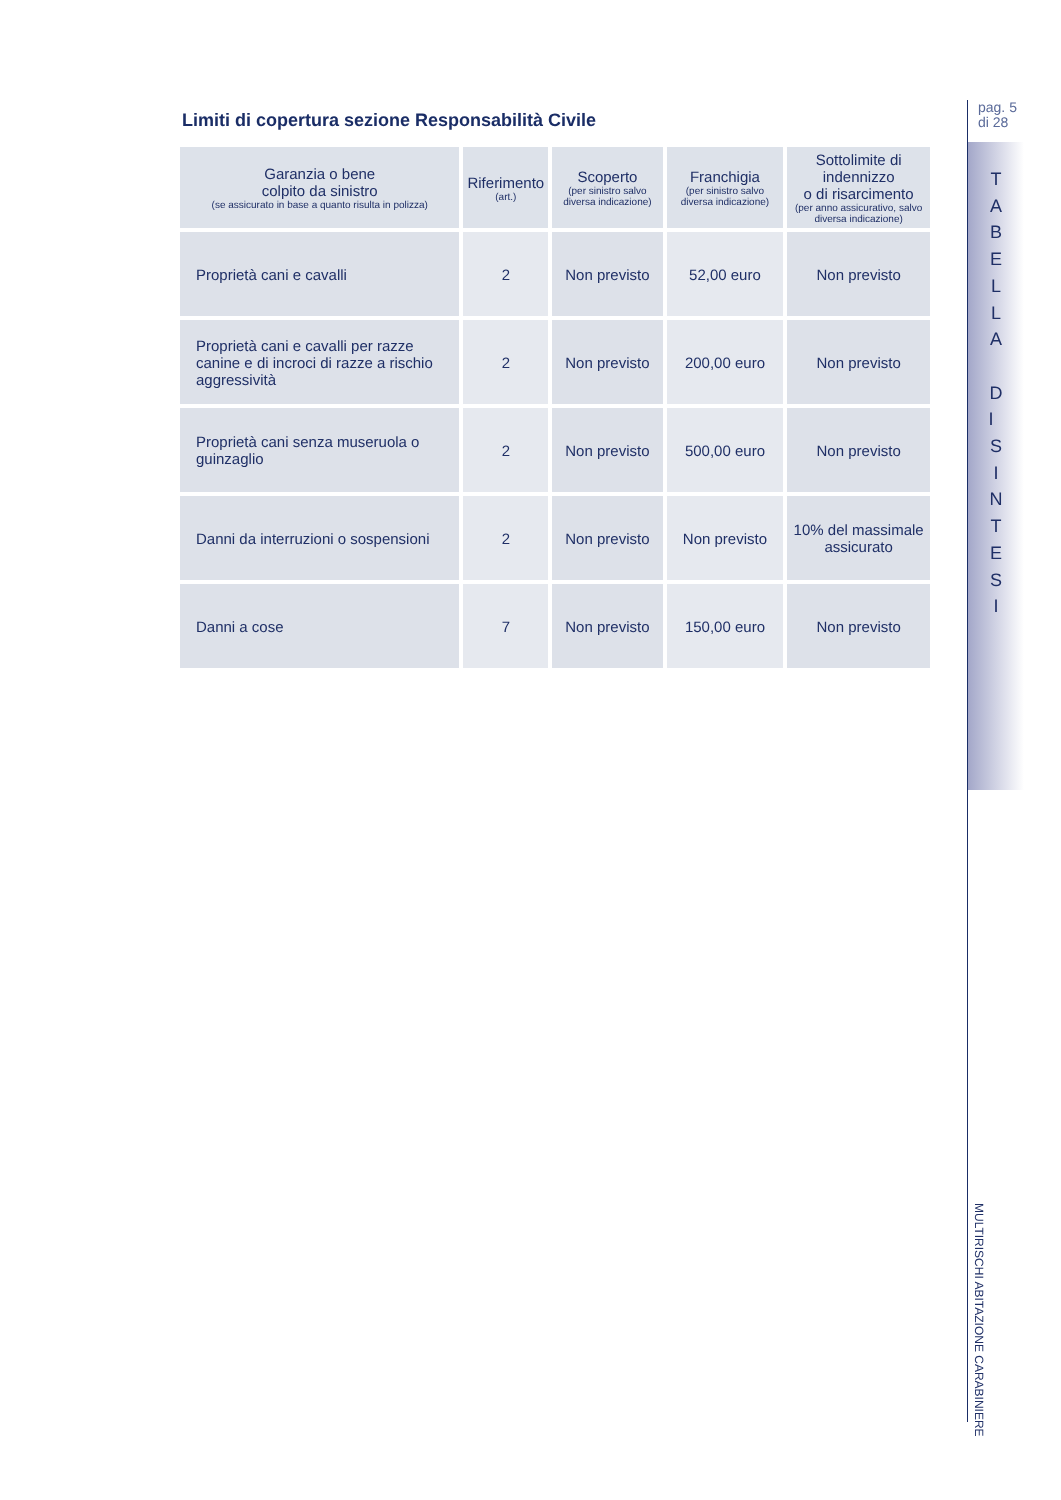Limiti di copertura sezione Responsabilità Civile
| Garanzia o bene colpito da sinistro (se assicurato in base a quanto risulta in polizza) | Riferimento (art.) | Scoperto (per sinistro salvo diversa indicazione) | Franchigia (per sinistro salvo diversa indicazione) | Sottolimite di indennizzo o di risarcimento (per anno assicurativo, salvo diversa indicazione) |
| --- | --- | --- | --- | --- |
| Proprietà cani e cavalli | 2 | Non previsto | 52,00 euro | Non previsto |
| Proprietà cani e cavalli per razze canine e di incroci di razze a rischio aggressività | 2 | Non previsto | 200,00 euro | Non previsto |
| Proprietà cani senza museruola o guinzaglio | 2 | Non previsto | 500,00 euro | Non previsto |
| Danni da interruzioni o sospensioni | 2 | Non previsto | Non previsto | 10% del massimale assicurato |
| Danni a cose | 7 | Non previsto | 150,00 euro | Non previsto |
pag. 5
di 28
T A B E L L A D I S I N T E S I
MULTIRISCHI ABITAZIONE CARABINIERE